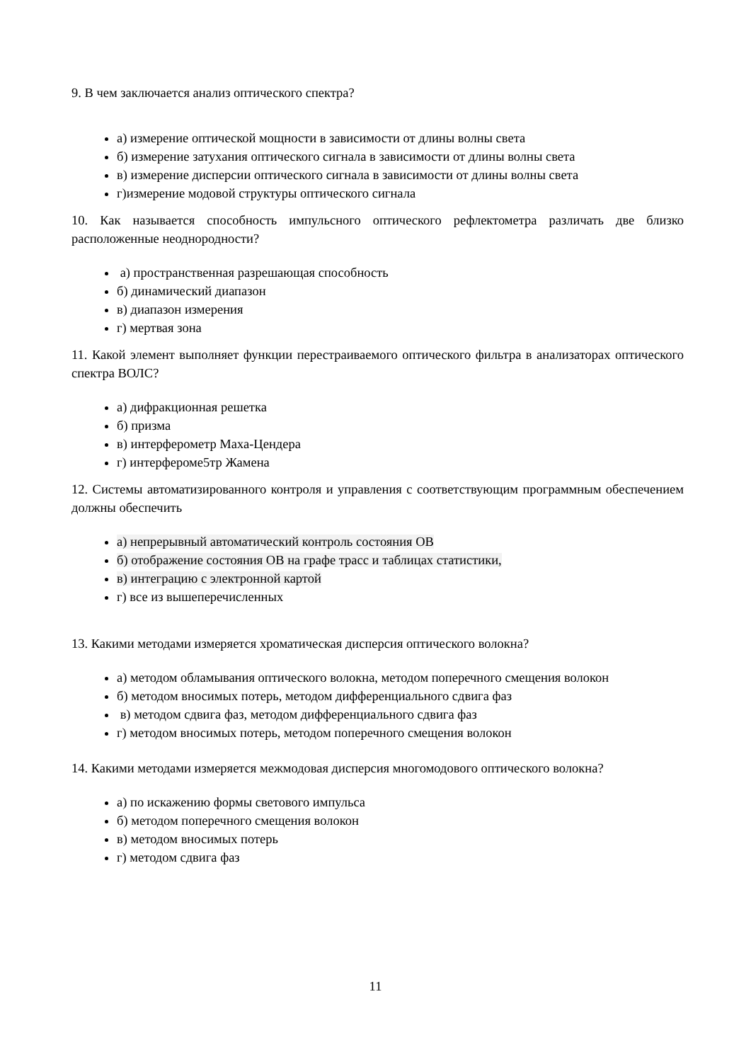9. В чем заключается анализ оптического спектра?
а) измерение оптической мощности в зависимости от длины волны света
б) измерение затухания оптического сигнала в зависимости от длины волны света
в) измерение дисперсии оптического сигнала в зависимости от длины волны света
г)измерение модовой структуры оптического сигнала
10. Как называется способность импульсного оптического рефлектометра различать две близко расположенные неоднородности?
а) пространственная разрешающая способность
б) динамический диапазон
в) диапазон измерения
г) мертвая зона
11. Какой элемент выполняет функции перестраиваемого оптического фильтра в анализаторах оптического спектра ВОЛС?
а) дифракционная решетка
б) призма
в) интерферометр Маха-Цендера
г) интерфероме5тр Жамена
12. Системы автоматизированного контроля и управления с соответствующим программным обеспечением должны обеспечить
а) непрерывный автоматический контроль состояния ОВ
б) отображение состояния ОВ на графе трасс и таблицах статистики,
в) интеграцию с электронной картой
г) все из вышеперечисленных
13. Какими методами измеряется хроматическая дисперсия оптического волокна?
а) методом обламывания оптического волокна, методом поперечного смещения волокон
б) методом вносимых потерь, методом дифференциального сдвига фаз
в) методом сдвига фаз, методом дифференциального сдвига фаз
г) методом вносимых потерь, методом поперечного смещения волокон
14. Какими методами измеряется межмодовая дисперсия многомодового оптического волокна?
а) по искажению формы светового импульса
б) методом поперечного смещения волокон
в) методом вносимых потерь
г) методом сдвига фаз
11